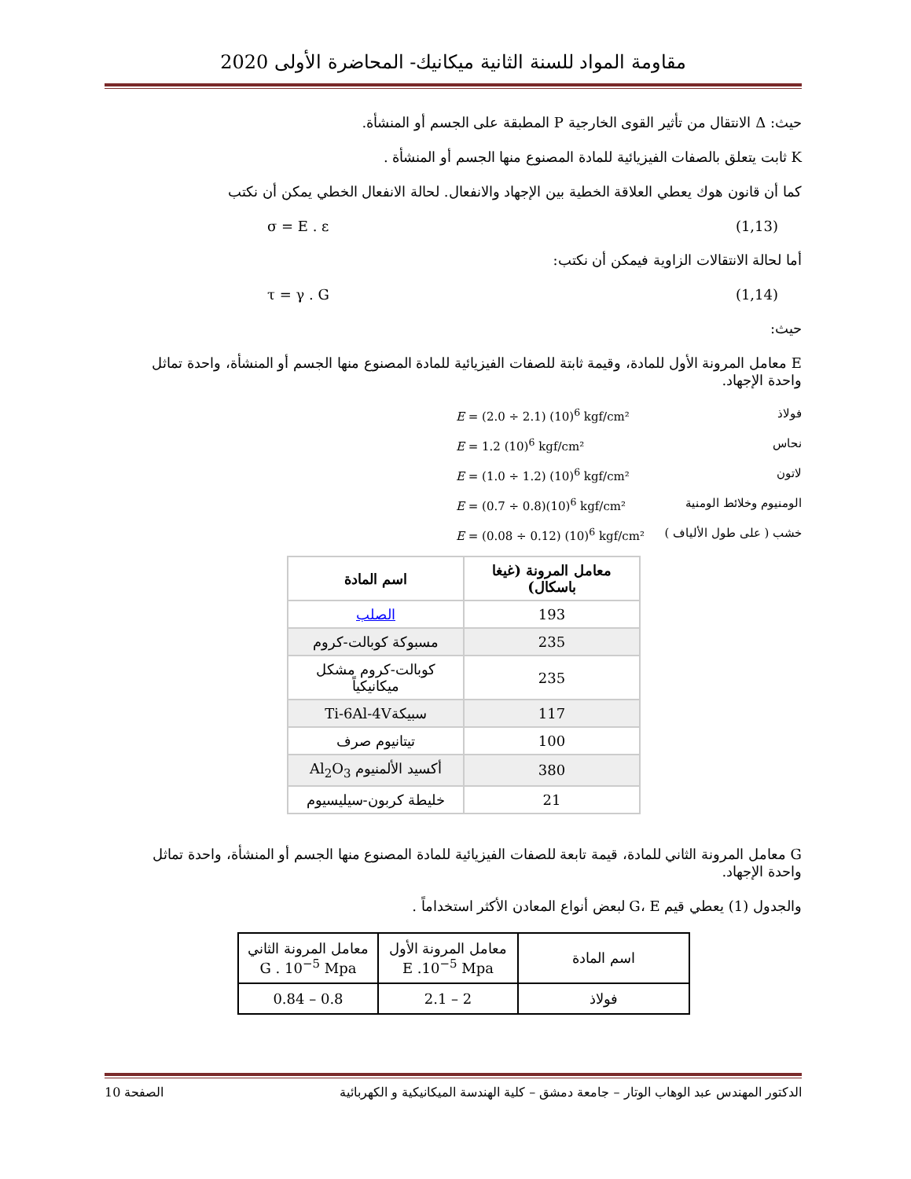مقاومة المواد للسنة الثانية ميكانيك- المحاضرة الأولى 2020
حيث: Δ الانتقال من تأثير القوى الخارجية P المطبقة على الجسم أو المنشأة.
K ثابت يتعلق بالصفات الفيزيائية للمادة المصنوع منها الجسم أو المنشأة .
كما أن قانون هوك يعطي العلاقة الخطية بين الإجهاد والانفعال. لحالة الانفعال الخطي يمكن أن نكتب
σ = E . ε (1,13)
أما لحالة الانتقالات الزاوية فيمكن أن نكتب:
τ = γ . G (1,14)
حيث:
E معامل المرونة الأول للمادة، وقيمة ثابتة للصفات الفيزيائية للمادة المصنوع منها الجسم أو المنشأة، واحدة تماثل واحدة الإجهاد.
E = (2.0 ÷ 2.1) (10)<sup>6</sup> kgf/cm² فولاذ
E = 1.2 (10)<sup>6</sup> kgf/cm² نحاس
E = (1.0 ÷ 1.2) (10)<sup>6</sup> kgf/cm² لاتون
E = (0.7 ÷ 0.8)(10)<sup>6</sup> kgf/cm² الومنيوم وخلائط الومنية
E = (0.08 ÷ 0.12) (10)<sup>6</sup> kgf/cm² خشب ( على طول الألياف )
| معامل المرونة (غيغا باسكال) | اسم المادة |
| --- | --- |
| 193 | الصلب |
| 235 | مسبوكة كوبالت-كروم |
| 235 | كوبالت-كروم مشكل ميكانيكياً |
| 117 | سبيكةTi-6Al-4V |
| 100 | تيتانيوم صرف |
| 380 | أكسيد الألمنيوم Al<sub>2</sub>O<sub>3</sub> |
| 21 | خليطة كربون-سيليسيوم |
G معامل المرونة الثاني للمادة، قيمة تابعة للصفات الفيزيائية للمادة المصنوع منها الجسم أو المنشأة، واحدة تماثل واحدة الإجهاد.
والجدول (1) يعطي قيم G، E لبعض أنواع المعادن الأكثر استخداماً .
| اسم المادة | معامل المرونة الأول E .10<sup>−5</sup> Mpa | معامل المرونة الثاني G . 10<sup>−5</sup> Mpa |
| فولاذ | 2 – 2.1 | 0.8 – 0.84 |
الدكتور المهندس عبد الوهاب الوتار – جامعة دمشق – كلية الهندسة الميكانيكية و الكهربائية الصفحة 10